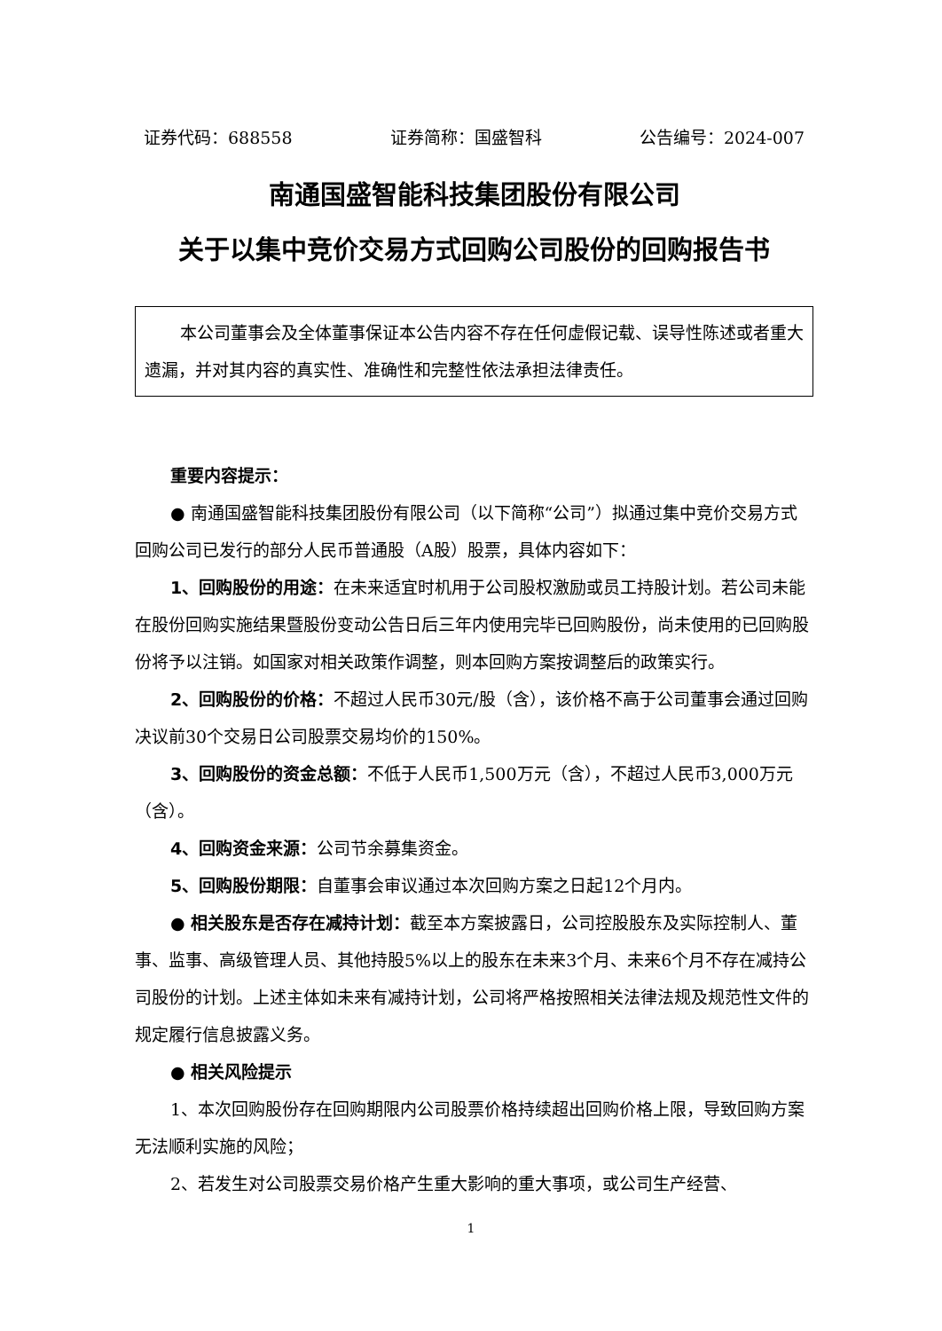证券代码：688558 证券简称：国盛智科 公告编号：2024-007
南通国盛智能科技集团股份有限公司
关于以集中竞价交易方式回购公司股份的回购报告书
本公司董事会及全体董事保证本公告内容不存在任何虚假记载、误导性陈述或者重大遗漏，并对其内容的真实性、准确性和完整性依法承担法律责任。
重要内容提示：
● 南通国盛智能科技集团股份有限公司（以下简称“公司”）拟通过集中竞价交易方式回购公司已发行的部分人民币普通股（A股）股票，具体内容如下：
1、回购股份的用途：在未来适宜时机用于公司股权激励或员工持股计划。若公司未能在股份回购实施结果暨股份变动公告日后三年内使用完毕已回购股份，尚未使用的已回购股份将予以注销。如国家对相关政策作调整，则本回购方案按调整后的政策实行。
2、回购股份的价格：不超过人民币30元/股（含），该价格不高于公司董事会通过回购决议前30个交易日公司股票交易均价的150%。
3、回购股份的资金总额：不低于人民币1,500万元（含），不超过人民币3,000万元（含）。
4、回购资金来源：公司节余募集资金。
5、回购股份期限：自董事会审议通过本次回购方案之日起12个月内。
● 相关股东是否存在减持计划：截至本方案披露日，公司控股股东及实际控制人、董事、监事、高级管理人员、其他持股5%以上的股东在未来3个月、未来6个月不存在减持公司股份的计划。上述主体如未来有减持计划，公司将严格按照相关法律法规及规范性文件的规定履行信息披露义务。
● 相关风险提示
1、本次回购股份存在回购期限内公司股票价格持续超出回购价格上限，导致回购方案无法顺利实施的风险；
2、若发生对公司股票交易价格产生重大影响的重大事项，或公司生产经营、
1